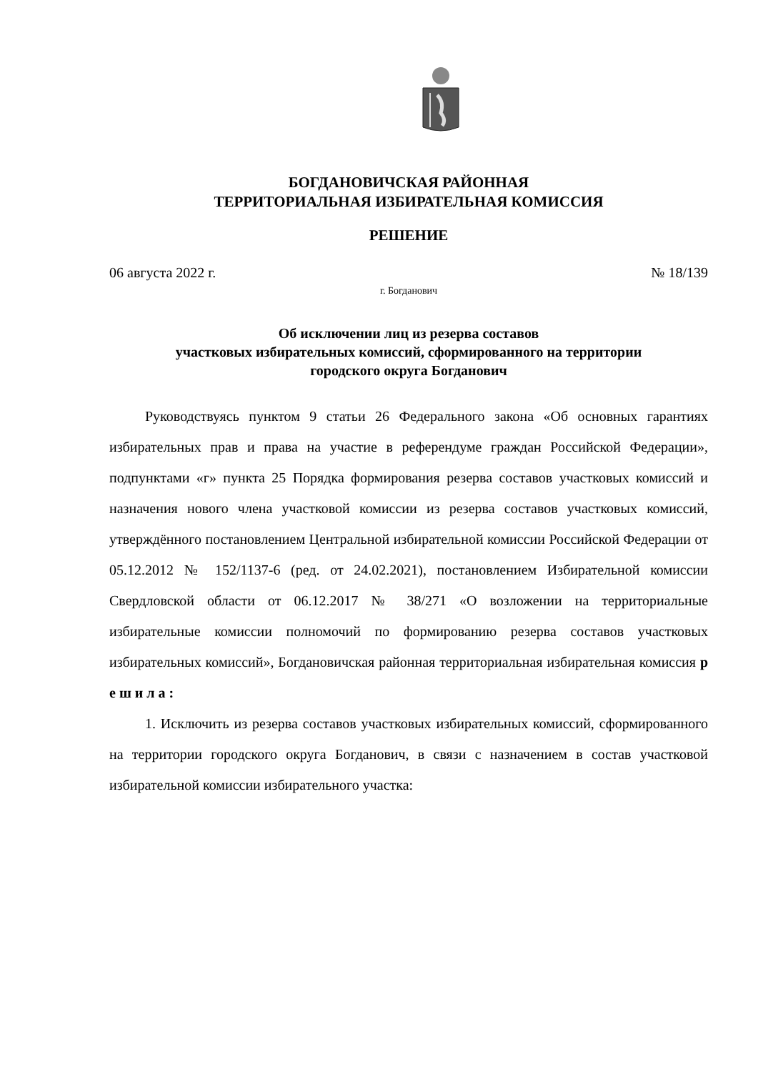БОГДАНОВИЧСКАЯ РАЙОННАЯ
ТЕРРИТОРИАЛЬНАЯ ИЗБИРАТЕЛЬНАЯ КОМИССИЯ
РЕШЕНИЕ
06 августа 2022 г. № 18/139
г. Богданович
Об исключении лиц из резерва составов
участковых избирательных комиссий, сформированного на территории
городского округа Богданович
Руководствуясь пунктом 9 статьи 26 Федерального закона «Об основных гарантиях избирательных прав и права на участие в референдуме граждан Российской Федерации», подпунктами «г» пункта 25 Порядка формирования резерва составов участковых комиссий и назначения нового члена участковой комиссии из резерва составов участковых комиссий, утверждённого постановлением Центральной избирательной комиссии Российской Федерации от 05.12.2012 № 152/1137-6 (ред. от 24.02.2021), постановлением Избирательной комиссии Свердловской области от 06.12.2017 № 38/271 «О возложении на территориальные избирательные комиссии полномочий по формированию резерва составов участковых избирательных комиссий», Богдановичская районная территориальная избирательная комиссия р е ш и л а :
1. Исключить из резерва составов участковых избирательных комиссий, сформированного на территории городского округа Богданович, в связи с назначением в состав участковой избирательной комиссии избирательного участка: